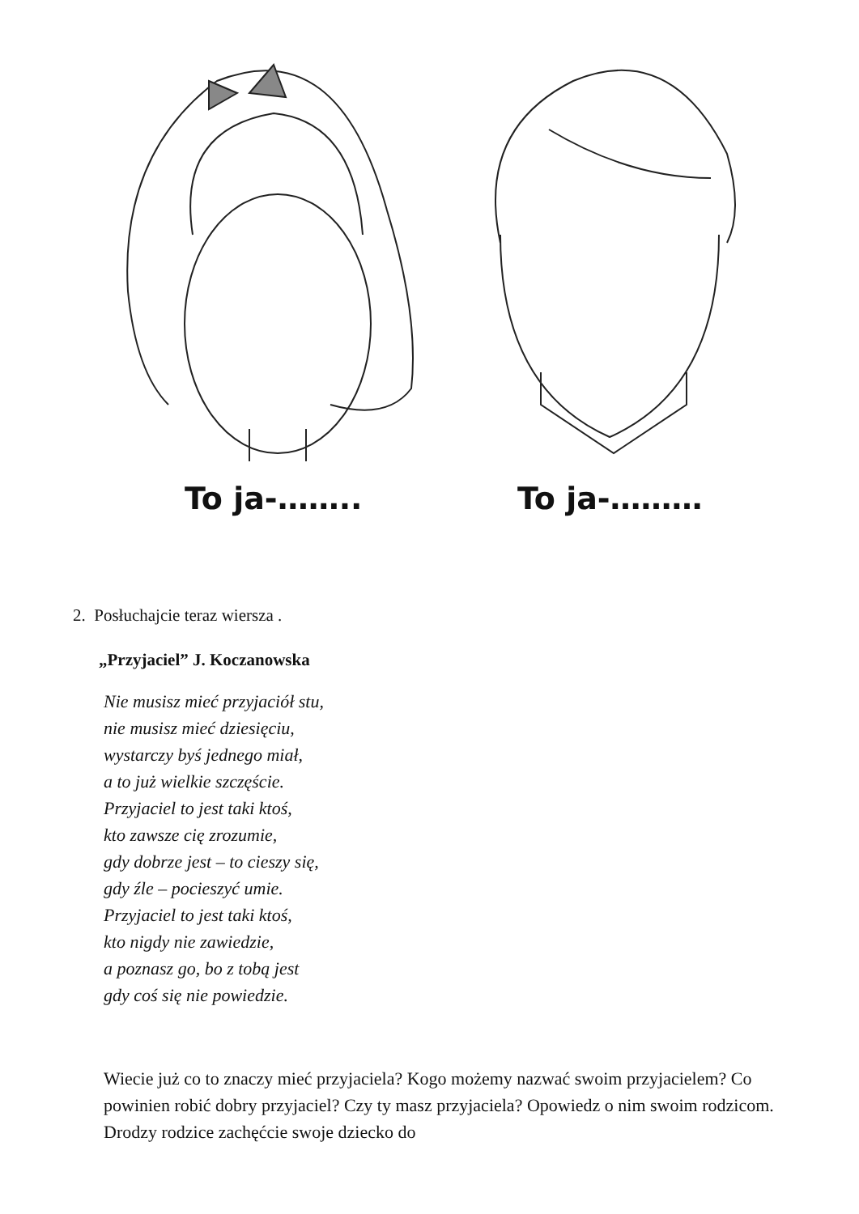To ja-…….. To ja-………
2. Posłuchajcie teraz wiersza .
„Przyjaciel” J. Koczanowska
Nie musisz mieć przyjaciół stu,
nie musisz mieć dziesięciu,
wystarczy byś jednego miał,
a to już wielkie szczęście.
Przyjaciel to jest taki ktoś,
kto zawsze cię zrozumie,
gdy dobrze jest – to cieszy się,
gdy źle – pocieszyć umie.
Przyjaciel to jest taki ktoś,
kto nigdy nie zawiedzie,
a poznasz go, bo z tobą jest
gdy coś się nie powiedzie.
Wiecie już co to znaczy mieć przyjaciela? Kogo możemy nazwać swoim przyjacielem? Co powinien robić dobry przyjaciel? Czy ty masz przyjaciela? Opowiedz o nim swoim rodzicom. Drodzy rodzice zachęćcie swoje dziecko do